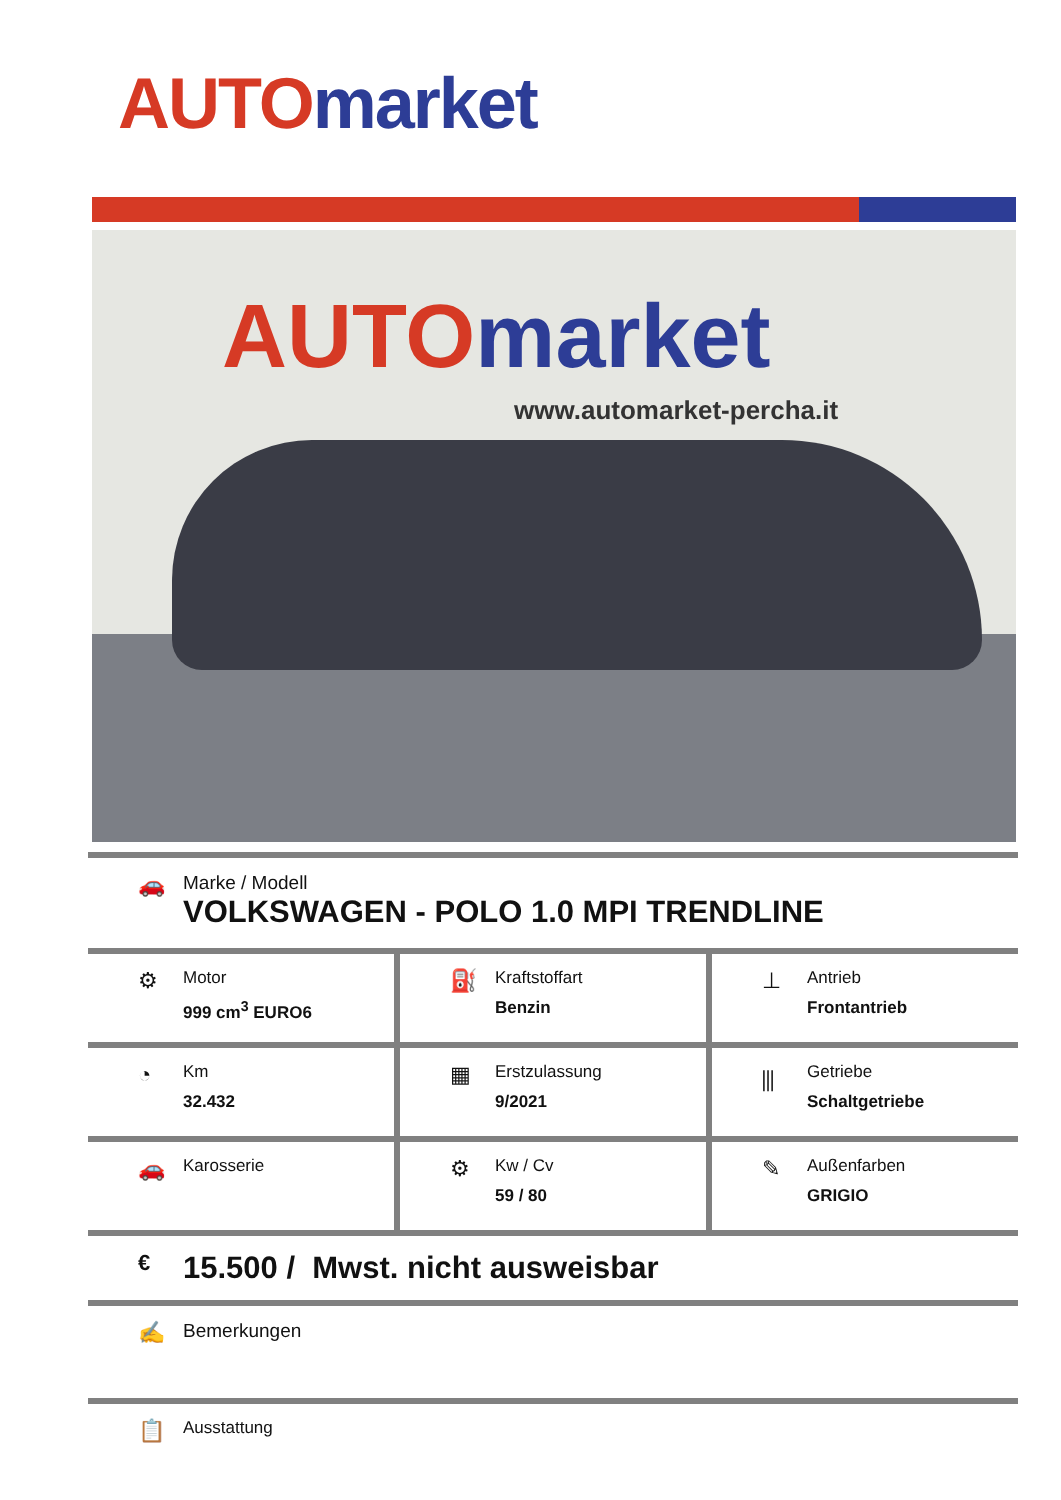AUTO market
AUTO market
www.automarket-percha.it
🚗
Marke / Modell
VOLKSWAGEN - POLO 1.0 MPI TRENDLINE
⚙
Motor
999 cm<sup>3</sup> EURO6
⛽
Kraftstoffart
Benzin
⊥
Antrieb
Frontantrieb
◔
Km
32.432
▦
Erstzulassung
9/2021
⫼
Getriebe
Schaltgetriebe
🚗
Karosserie
⚙
Kw / Cv
59 / 80
✎
Außenfarben
GRIGIO
€
15.500 / Mwst. nicht ausweisbar
✍
Bemerkungen
📋
Ausstattung